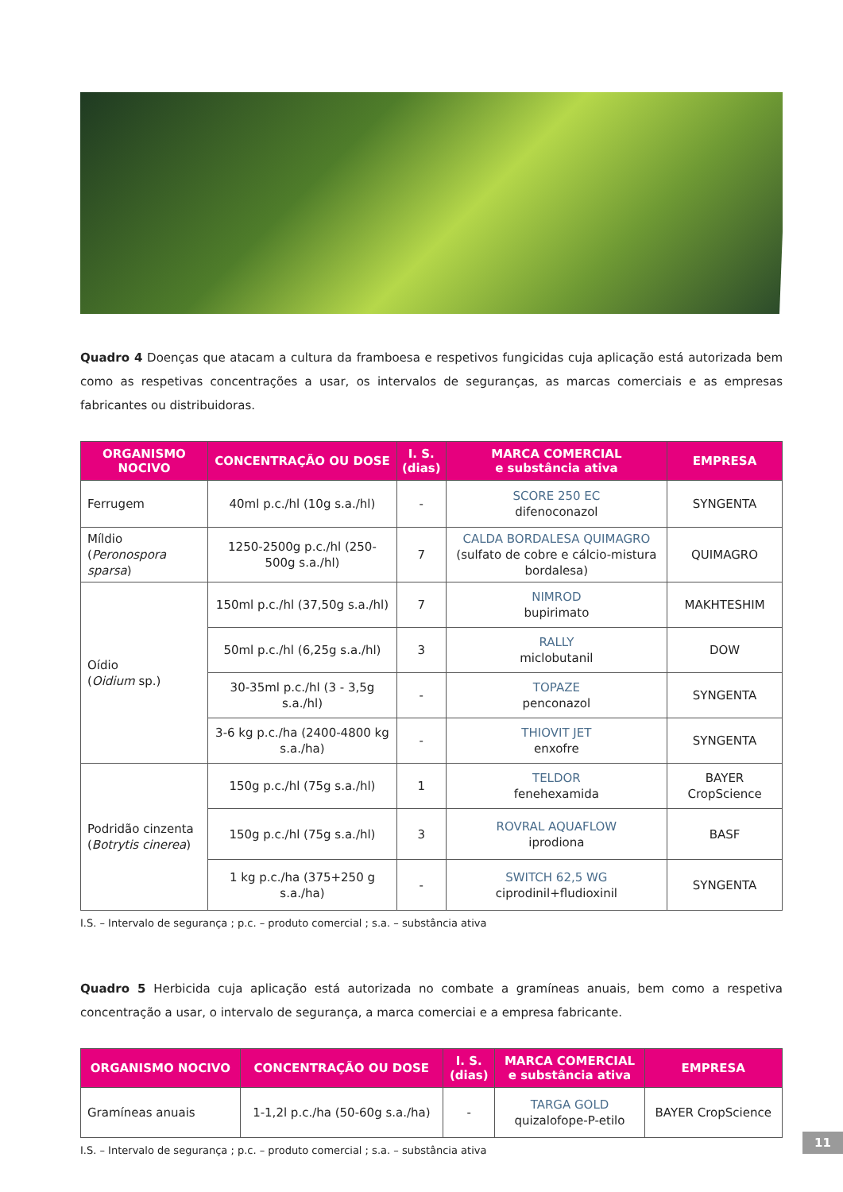Quadro 4 Doenças que atacam a cultura da framboesa e respetivos fungicidas cuja aplicação está autorizada bem como as respetivas concentrações a usar, os intervalos de seguranças, as marcas comerciais e as empresas fabricantes ou distribuidoras.
| ORGANISMO NOCIVO | CONCENTRAÇÃO OU DOSE | I. S. (dias) | MARCA COMERCIAL e substância ativa | EMPRESA |
| --- | --- | --- | --- | --- |
| Ferrugem | 40ml p.c./hl (10g s.a./hl) | - | SCORE 250 EC difenoconazol | SYNGENTA |
| Míldio ( Peronospora sparsa ) | 1250-2500g p.c./hl (250-500g s.a./hl) | 7 | CALDA BORDALESA QUIMAGRO (sulfato de cobre e cálcio-mistura bordalesa) | QUIMAGRO |
| Oídio ( Oidium sp.) | 150ml p.c./hl (37,50g s.a./hl) | 7 | NIMROD bupirimato | MAKHTESHIM |
| | 50ml p.c./hl (6,25g s.a./hl) | 3 | RALLY miclobutanil | DOW |
| | 30-35ml p.c./hl (3 - 3,5g s.a./hl) | - | TOPAZE penconazol | SYNGENTA |
| | 3-6 kg p.c./ha (2400-4800 kg s.a./ha) | - | THIOVIT JET enxofre | SYNGENTA |
| Podridão cinzenta ( Botrytis cinerea ) | 150g p.c./hl (75g s.a./hl) | 1 | TELDOR fenehexamida | BAYER CropScience |
| | 150g p.c./hl (75g s.a./hl) | 3 | ROVRAL AQUAFLOW iprodiona | BASF |
| | 1 kg p.c./ha (375+250 g s.a./ha) | - | SWITCH 62,5 WG ciprodinil+fludioxinil | SYNGENTA |
I.S. – Intervalo de segurança ; p.c. – produto comercial ; s.a. – substância ativa
Quadro 5 Herbicida cuja aplicação está autorizada no combate a gramíneas anuais, bem como a respetiva concentração a usar, o intervalo de segurança, a marca comerciai e a empresa fabricante.
| ORGANISMO NOCIVO | CONCENTRAÇÃO OU DOSE | I. S. (dias) | MARCA COMERCIAL e substância ativa | EMPRESA |
| --- | --- | --- | --- | --- |
| Gramíneas anuais | 1-1,2l p.c./ha (50-60g s.a./ha) | - | TARGA GOLD quizalofope-P-etilo | BAYER CropScience |
I.S. – Intervalo de segurança ; p.c. – produto comercial ; s.a. – substância ativa
11